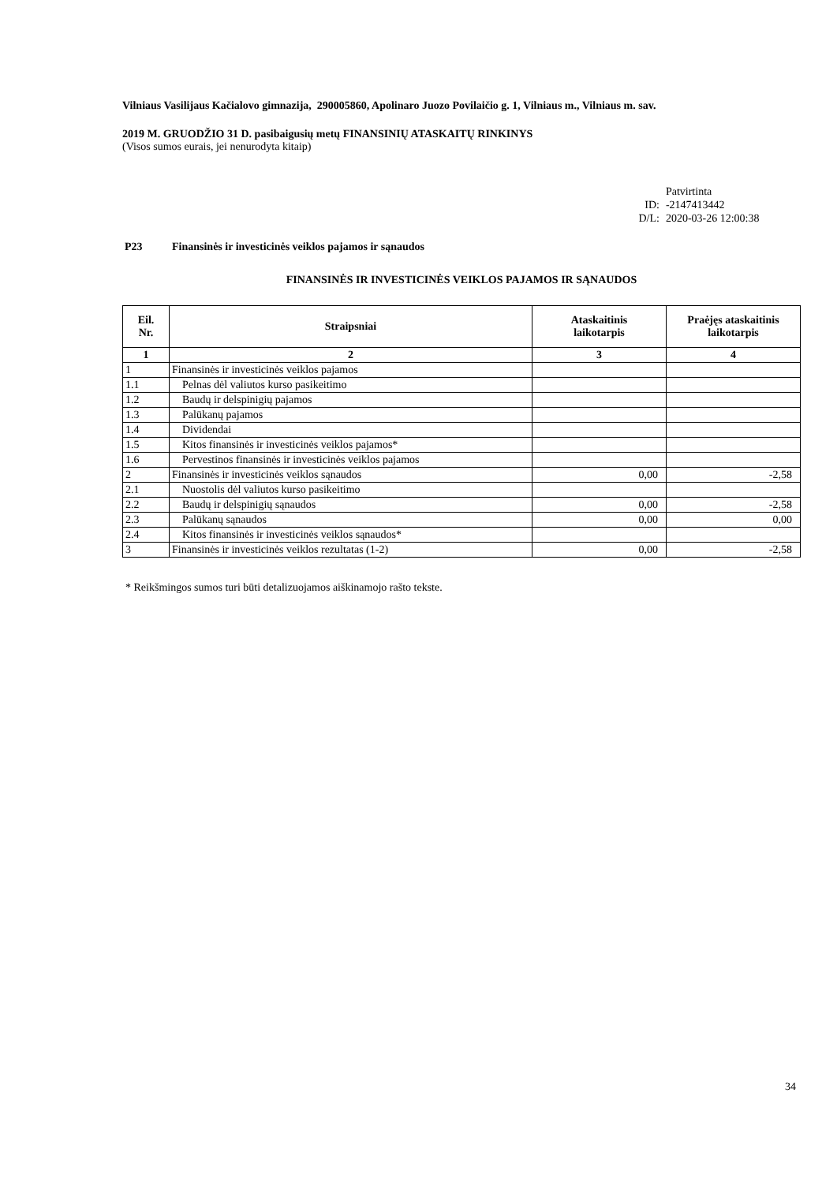Vilniaus Vasilijaus Kačialovo gimnazija, 290005860, Apolinaro Juozo Povilaičio g. 1, Vilniaus m., Vilniaus m. sav.
2019 M. GRUODŽIO 31 D. pasibaigusių metų FINANSINIŲ ATASKAITŲ RINKINYS
(Visos sumos eurais, jei nenurodyta kitaip)
| | Patvirtinta |
| ID: | -2147413442 |
| D/L: | 2020-03-26 12:00:38 |
P23 Finansinės ir investicinės veiklos pajamos ir sąnaudos
FINANSINĖS IR INVESTICINĖS VEIKLOS PAJAMOS IR SĄNAUDOS
| Eil. Nr. | Straipsniai | Ataskaitinis laikotarpis | Praėjęs ataskaitinis laikotarpis |
| --- | --- | --- | --- |
| 1 | 2 | 3 | 4 |
| 1 | Finansinės ir investicinės veiklos pajamos | | |
| 1.1 | Pelnas dėl valiutos kurso pasikeitimo | | |
| 1.2 | Baudų ir delspinigių pajamos | | |
| 1.3 | Palūkanų pajamos | | |
| 1.4 | Dividendai | | |
| 1.5 | Kitos finansinės ir investicinės veiklos pajamos* | | |
| 1.6 | Pervestinos finansinės ir investicinės veiklos pajamos | | |
| 2 | Finansinės ir investicinės veiklos sąnaudos | 0,00 | -2,58 |
| 2.1 | Nuostolis dėl valiutos kurso pasikeitimo | | |
| 2.2 | Baudų ir delspinigių sąnaudos | 0,00 | -2,58 |
| 2.3 | Palūkanų sąnaudos | 0,00 | 0,00 |
| 2.4 | Kitos finansinės ir investicinės veiklos sąnaudos* | | |
| 3 | Finansinės ir investicinės veiklos rezultatas (1-2) | 0,00 | -2,58 |
* Reikšmingos sumos turi būti detalizuojamos aiškinamojo rašto tekste.
34